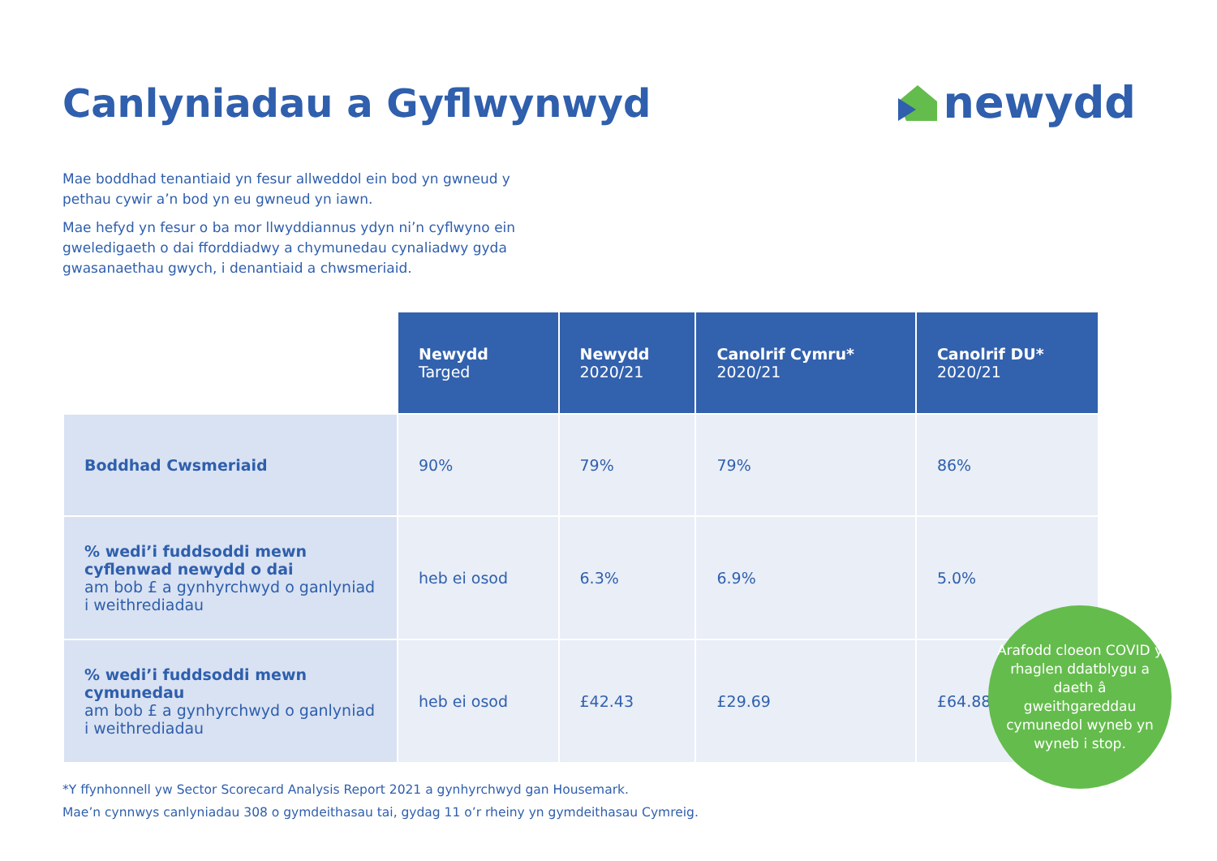Canlyniadau a Gyflwynwyd newydd
Mae boddhad tenantiaid yn fesur allweddol ein bod yn gwneud y pethau cywir a’n bod yn eu gwneud yn iawn.
Mae hefyd yn fesur o ba mor llwyddiannus ydyn ni’n cyflwyno ein gweledigaeth o dai fforddiadwy a chymunedau cynaliadwy gyda gwasanaethau gwych, i denantiaid a chwsmeriaid.
| | Newydd Targed | Newydd 2020/21 | Canolrif Cymru* 2020/21 | Canolrif DU* 2020/21 |
| --- | --- | --- | --- | --- |
| Boddhad Cwsmeriaid | 90% | 79% | 79% | 86% |
| % wedi’i fuddsoddi mewn cyflenwad newydd o dai am bob £ a gynhyrchwyd o ganlyniad i weithrediadau | heb ei osod | 6.3% | 6.9% | 5.0% |
| % wedi’i fuddsoddi mewn cymunedau am bob £ a gynhyrchwyd o ganlyniad i weithrediadau | heb ei osod | £42.43 | £29.69 | £64.88 |
*Y ffynhonnell yw Sector Scorecard Analysis Report 2021 a gynhyrchwyd gan Housemark.
Mae’n cynnwys canlyniadau 308 o gymdeithasau tai, gydag 11 o’r rheiny yn gymdeithasau Cymreig.
Arafodd cloeon COVID y rhaglen ddatblygu a daeth â gweithgareddau cymunedol wyneb yn wyneb i stop.